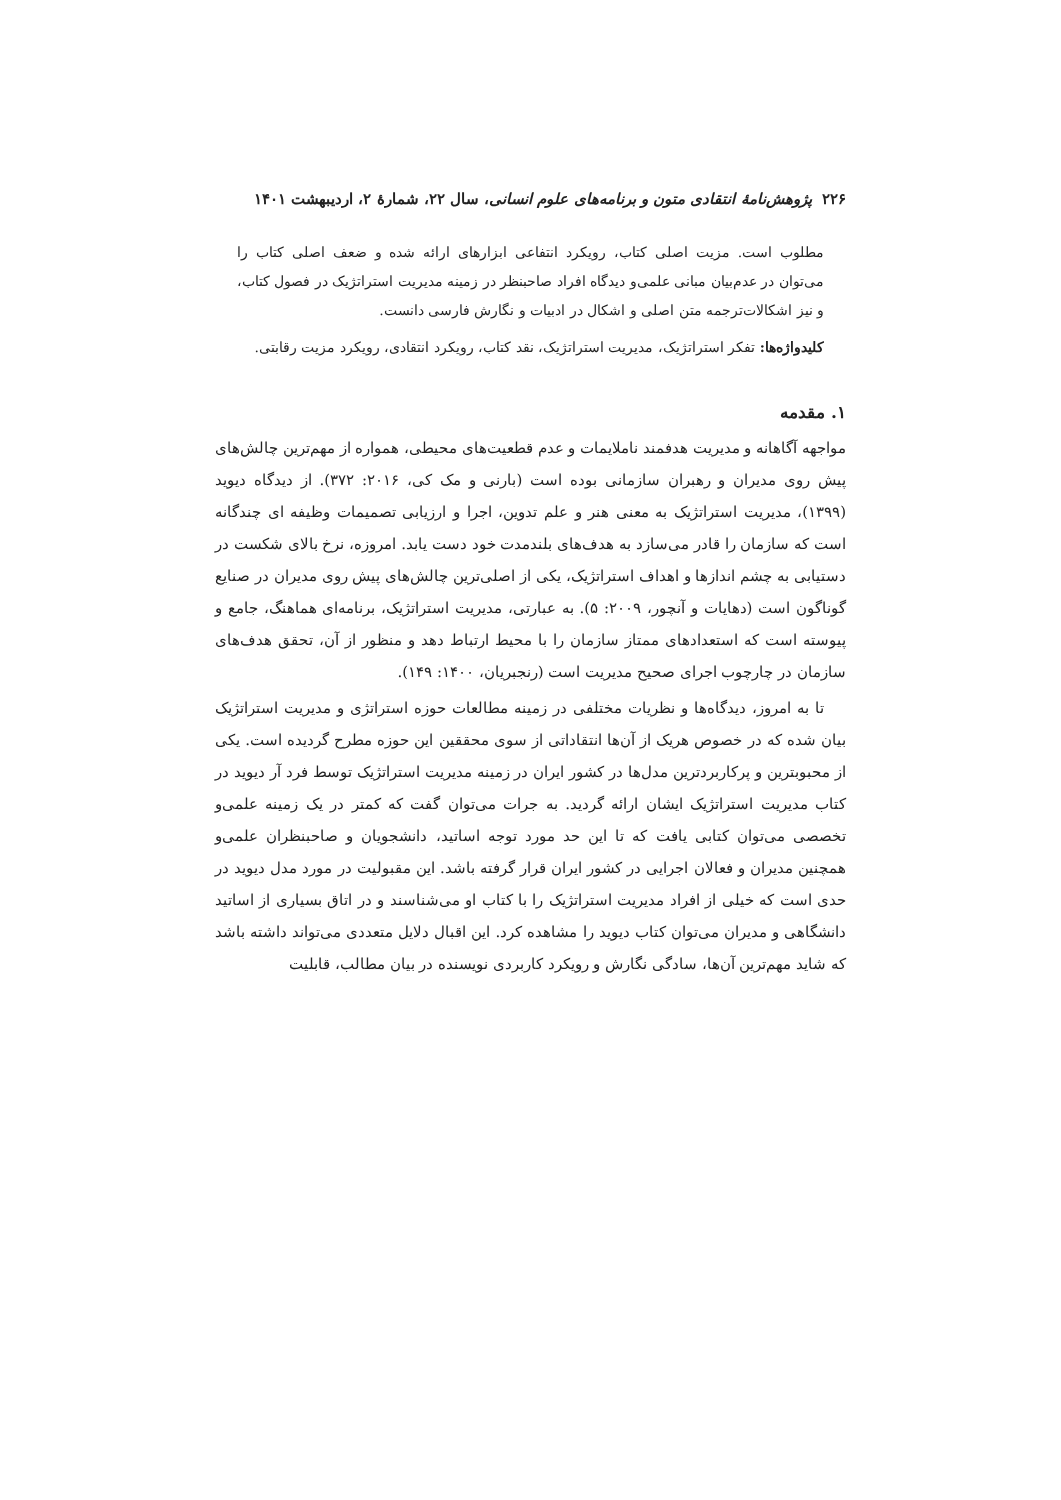۲۲۶ پژوهش‌نامهٔ انتقادی متون و برنامه‌های علوم انسانی، سال ۲۲، شمارهٔ ۲، اردیبهشت ۱۴۰۱
مطلوب است. مزیت اصلی کتاب، رویکرد انتفاعی ابزارهای ارائه شده و ضعف اصلی کتاب را می‌توان در عدم‌بیان مبانی علمی‌و دیدگاه افراد صاحبنظر در زمینه مدیریت استراتژیک در فصول کتاب، و نیز اشکالات‌ترجمه متن اصلی و اشکال در ادبیات و نگارش فارسی دانست.
کلیدواژه‌ها: تفکر استراتژیک، مدیریت استراتژیک، نقد کتاب، رویکرد انتقادی، رویکرد مزیت رقابتی.
۱. مقدمه
مواجهه آگاهانه و مدیریت هدفمند ناملایمات و عدم قطعیت‌های محیطی، همواره از مهم‌ترین چالش‌های پیش روی مدیران و رهبران سازمانی بوده است (بارنی و مک کی، ۲۰۱۶: ۳۷۲). از دیدگاه دیوید (۱۳۹۹)، مدیریت استراتژیک به معنی هنر و علم تدوین، اجرا و ارزیابی تصمیمات وظیفه ای چندگانه است که سازمان را قادر می‌سازد به هدف‌های بلندمدت خود دست یابد. امروزه، نرخ بالای شکست در دستیابی به چشم اندازها و اهداف استراتژیک، یکی از اصلی‌ترین چالش‌های پیش روی مدیران در صنایع گوناگون است (دهایات و آنچور، ۲۰۰۹: ۵). به عبارتی، مدیریت استراتژیک، برنامه‌ای هماهنگ، جامع و پیوسته است که استعدادهای ممتاز سازمان را با محیط ارتباط دهد و منظور از آن، تحقق هدف‌های سازمان در چارچوب اجرای صحیح مدیریت است (رنجبریان، ۱۴۰۰: ۱۴۹).
تا به امروز، دیدگاه‌ها و نظریات مختلفی در زمینه مطالعات حوزه استراتژی و مدیریت استراتژیک بیان شده که در خصوص هریک از آن‌ها انتقاداتی از سوی محققین این حوزه مطرح گردیده است. یکی از محبوبترین و پرکاربردترین مدل‌ها در کشور ایران در زمینه مدیریت استراتژیک توسط فرد آر دیوید در کتاب مدیریت استراتژیک ایشان ارائه گردید. به جرات می‌توان گفت که کمتر در یک زمینه علمی‌و تخصصی می‌توان کتابی یافت که تا این حد مورد توجه اساتید، دانشجویان و صاحبنظران علمی‌و همچنین مدیران و فعالان اجرایی در کشور ایران قرار گرفته باشد. این مقبولیت در مورد مدل دیوید در حدی است که خیلی از افراد مدیریت استراتژیک را با کتاب او می‌شناسند و در اتاق بسیاری از اساتید دانشگاهی و مدیران می‌توان کتاب دیوید را مشاهده کرد. این اقبال دلایل متعددی می‌تواند داشته باشد که شاید مهم‌ترین آن‌ها، سادگی نگارش و رویکرد کاربردی نویسنده در بیان مطالب، قابلیت